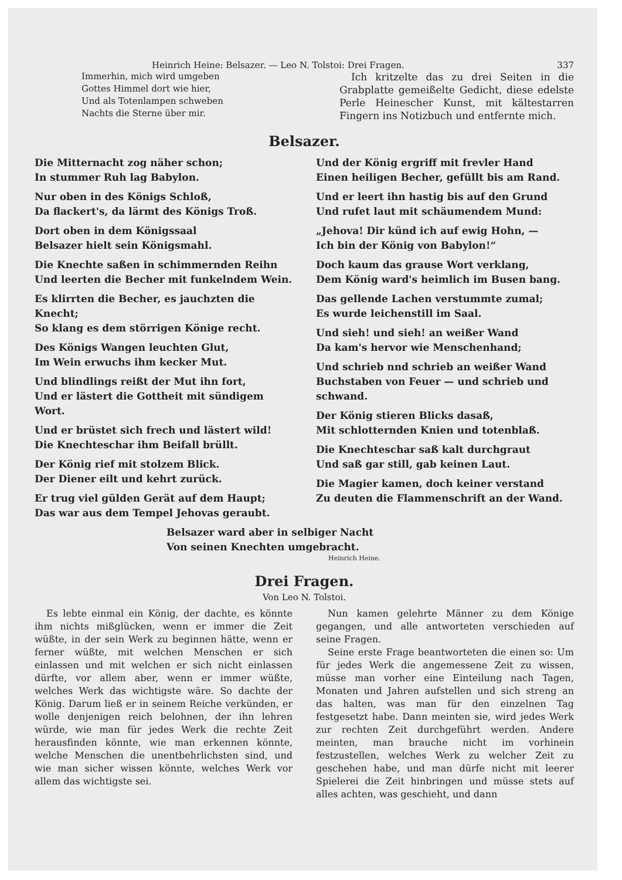Heinrich Heine: Belsazer. — Leo N. Tolstoi: Drei Fragen. 337
Immerhin, mich wird umgeben
Gottes Himmel dort wie hier,
Und als Totenlampen schweben
Nachts die Sterne über mir.
Ich kritzelte das zu drei Seiten in die Grabplatte gemeißelte Gedicht, diese edelste Perle Heinescher Kunst, mit kältestarren Fingern ins Notizbuch und entfernte mich.
Belsazer.
Die Mitternacht zog näher schon;
In stummer Ruh lag Babylon.
Nur oben in des Königs Schloß,
Da flackert's, da lärmt des Königs Troß.
Dort oben in dem Königssaal
Belsazer hielt sein Königsmahl.
Die Knechte saßen in schimmernden Reihn
Und leerten die Becher mit funkelndem Wein.
Es klirrten die Becher, es jauchzten die Knecht;
So klang es dem störrigen Könige recht.
Des Königs Wangen leuchten Glut,
Im Wein erwuchs ihm kecker Mut.
Und blindlings reißt der Mut ihn fort,
Und er lästert die Gottheit mit sündigem Wort.
Und er brüstet sich frech und lästert wild!
Die Knechteschar ihm Beifall brüllt.
Der König rief mit stolzem Blick.
Der Diener eilt und kehrt zurück.
Er trug viel gülden Gerät auf dem Haupt;
Das war aus dem Tempel Jehovas geraubt.
Und der König ergriff mit frevler Hand
Einen heiligen Becher, gefüllt bis am Rand.
Und er leert ihn hastig bis auf den Grund
Und rufet laut mit schäumendem Mund:
„Jehova! Dir künd ich auf ewig Hohn, —
Ich bin der König von Babylon!“
Doch kaum das grause Wort verklang,
Dem König ward's heimlich im Busen bang.
Das gellende Lachen verstummte zumal;
Es wurde leichenstill im Saal.
Und sieh! und sieh! an weißer Wand
Da kam's hervor wie Menschenhand;
Und schrieb nnd schrieb an weißer Wand
Buchstaben von Feuer — und schrieb und schwand.
Der König stieren Blicks dasaß,
Mit schlotternden Knien und totenblaß.
Die Knechteschar saß kalt durchgraut
Und saß gar still, gab keinen Laut.
Die Magier kamen, doch keiner verstand
Zu deuten die Flammenschrift an der Wand.
Belsazer ward aber in selbiger Nacht
Von seinen Knechten umgebracht.
Heinrich Heine.
Drei Fragen.
Von Leo N. Tolstoi.
Es lebte einmal ein König, der dachte, es könnte ihm nichts mißglücken, wenn er immer die Zeit wüßte, in der sein Werk zu beginnen hätte, wenn er ferner wüßte, mit welchen Menschen er sich einlassen und mit welchen er sich nicht einlassen dürfte, vor allem aber, wenn er immer wüßte, welches Werk das wichtigste wäre. So dachte der König. Darum ließ er in seinem Reiche verkünden, er wolle denjenigen reich belohnen, der ihn lehren würde, wie man für jedes Werk die rechte Zeit herausfinden könnte, wie man erkennen könnte, welche Menschen die unentbehrlichsten sind, und wie man sicher wissen könnte, welches Werk vor allem das wichtigste sei.
Nun kamen gelehrte Männer zu dem Könige gegangen, und alle antworteten verschieden auf seine Fragen.
Seine erste Frage beantworteten die einen so: Um für jedes Werk die angemessene Zeit zu wissen, müsse man vorher eine Einteilung nach Tagen, Monaten und Jahren aufstellen und sich streng an das halten, was man für den einzelnen Tag festgesetzt habe. Dann meinten sie, wird jedes Werk zur rechten Zeit durchgeführt werden. Andere meinten, man brauche nicht im vorhinein festzustellen, welches Werk zu welcher Zeit zu geschehen habe, und man dürfe nicht mit leerer Spielerei die Zeit hinbringen und müsse stets auf alles achten, was geschieht, und dann